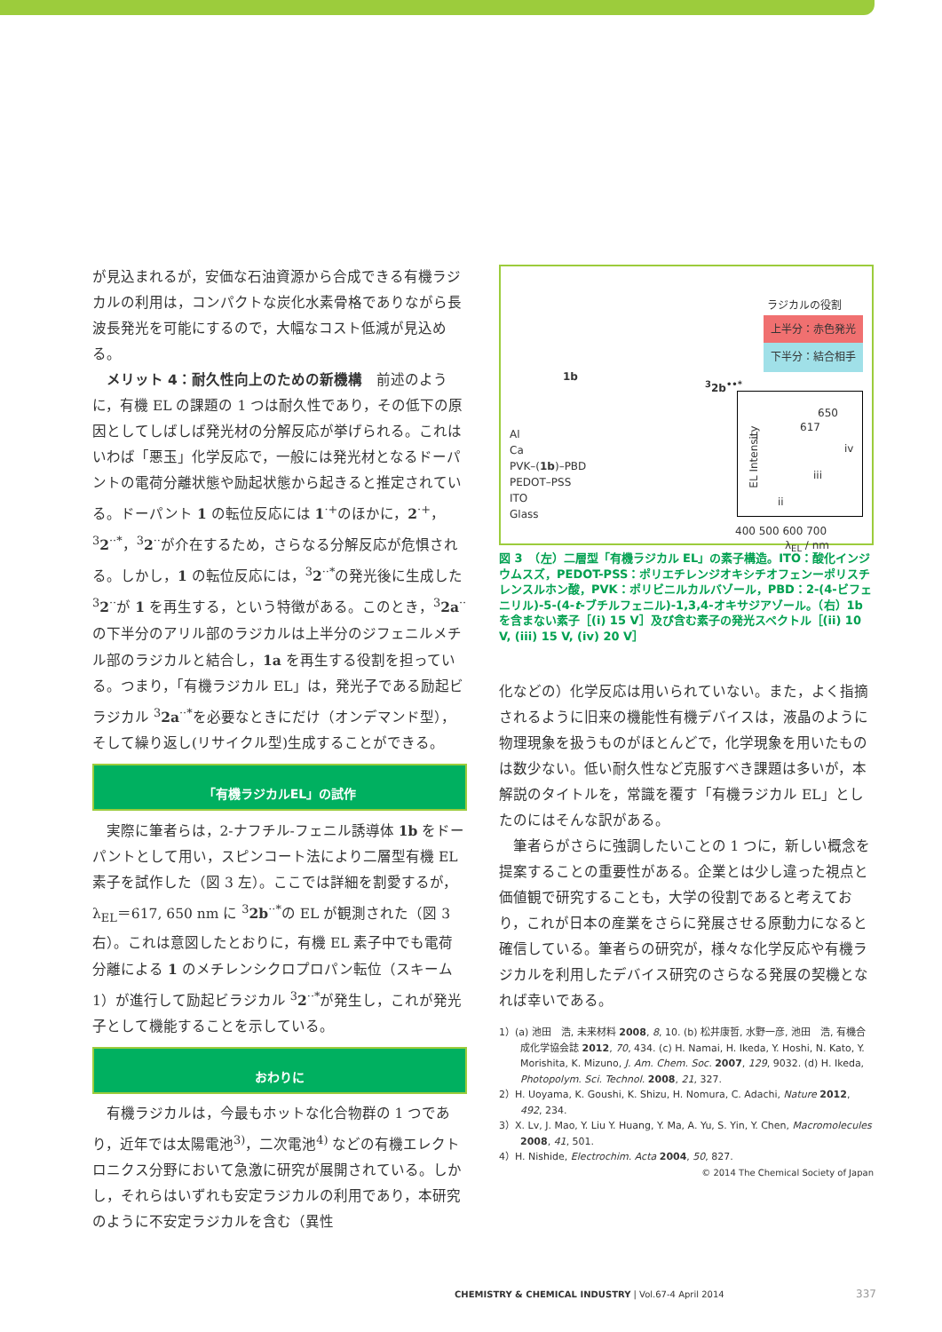が見込まれるが，安価な石油資源から合成できる有機ラジカルの利用は，コンパクトな炭化水素骨格でありながら長波長発光を可能にするので，大幅なコスト低減が見込める。
メリット 4：耐久性向上のための新機構　前述のように，有機 EL の課題の 1 つは耐久性であり，その低下の原因としてしばしば発光材の分解反応が挙げられる。これはいわば「悪玉」化学反応で，一般には発光材となるドーパントの電荷分離状態や励起状態から起きると推定されている。ドーパント 1 の転位反応には 1<sup>·+</sup>のほかに，2<sup>·+</sup>，<sup>3</sup>2<sup>··*</sup>，<sup>3</sup>2<sup>··</sup>が介在するため，さらなる分解反応が危惧される。しかし，1 の転位反応には，<sup>3</sup>2<sup>··*</sup>の発光後に生成した <sup>3</sup>2<sup>··</sup>が 1 を再生する，という特徴がある。このとき，<sup>3</sup>2a<sup>··</sup>の下半分のアリル部のラジカルは上半分のジフェニルメチル部のラジカルと結合し，1a を再生する役割を担っている。つまり，「有機ラジカル EL」は，発光子である励起ビラジカル <sup>3</sup>2a<sup>··*</sup>を必要なときにだけ（オンデマンド型），そして繰り返し(リサイクル型)生成することができる。
「有機ラジカルEL」の試作
実際に筆者らは，2-ナフチル-フェニル誘導体 1b をドーパントとして用い，スピンコート法により二層型有機 EL 素子を試作した（図 3 左）。ここでは詳細を割愛するが，λ<sub>EL</sub>＝617, 650 nm に <sup>3</sup>2b<sup>··*</sup>の EL が観測された（図 3 右）。これは意図したとおりに，有機 EL 素子中でも電荷分離による 1 のメチレンシクロプロパン転位（スキーム 1）が進行して励起ビラジカル <sup>3</sup>2<sup>··*</sup>が発生し，これが発光子として機能することを示している。
おわりに
有機ラジカルは，今最もホットな化合物群の 1 つであり，近年では太陽電池<sup>3)</sup>，二次電池<sup>4)</sup> などの有機エレクトロニクス分野において急激に研究が展開されている。しかし，それらはいずれも安定ラジカルの利用であり，本研究のように不安定ラジカルを含む（異性
ラジカルの役割
上半分：赤色発光
下半分：結合相手
1b
<sup>3</sup> 2b<sup>••*</sup>
Al
Ca
PVK–(1b)–PBD
PEDOT–PSS
ITO
Glass
650
617
i
iv
iii
ii
EL Intensity
400 500 600 700
λ<sub>EL</sub> / nm
図 3　（左）二層型「有機ラジカル EL」の素子構造。ITO：酸化インジウムスズ，PEDOT-PSS：ポリエチレンジオキシチオフェンーポリスチレンスルホン酸，PVK：ポリビニルカルバゾール，PBD：2-(4-ビフェニリル)-5-(4-t-ブチルフェニル)-1,3,4-オキサジアゾール。（右）1b を含まない素子［(i) 15 V］及び含む素子の発光スペクトル［(ii) 10 V, (iii) 15 V, (iv) 20 V］
化などの）化学反応は用いられていない。また，よく指摘されるように旧来の機能性有機デバイスは，液晶のように物理現象を扱うものがほとんどで，化学現象を用いたものは数少ない。低い耐久性など克服すべき課題は多いが，本解説のタイトルを，常識を覆す「有機ラジカル EL」としたのにはそんな訳がある。
筆者らがさらに強調したいことの 1 つに，新しい概念を提案することの重要性がある。企業とは少し違った視点と価値観で研究することも，大学の役割であると考えており，これが日本の産業をさらに発展させる原動力になると確信している。筆者らの研究が，様々な化学反応や有機ラジカルを利用したデバイス研究のさらなる発展の契機となれば幸いである。
1）(a) 池田　浩, 未来材料 2008, 8, 10. (b) 松井康哲, 水野一彦, 池田　浩, 有機合成化学協会誌 2012, 70, 434. (c) H. Namai, H. Ikeda, Y. Hoshi, N. Kato, Y. Morishita, K. Mizuno, J. Am. Chem. Soc. 2007, 129, 9032. (d) H. Ikeda, Photopolym. Sci. Technol. 2008, 21, 327.
2）H. Uoyama, K. Goushi, K. Shizu, H. Nomura, C. Adachi, Nature 2012, 492, 234.
3）X. Lv, J. Mao, Y. Liu Y. Huang, Y. Ma, A. Yu, S. Yin, Y. Chen, Macromolecules 2008, 41, 501.
4）H. Nishide, Electrochim. Acta 2004, 50, 827.
© 2014 The Chemical Society of Japan
CHEMISTRY & CHEMICAL INDUSTRY | Vol.67-4 April 2014
337